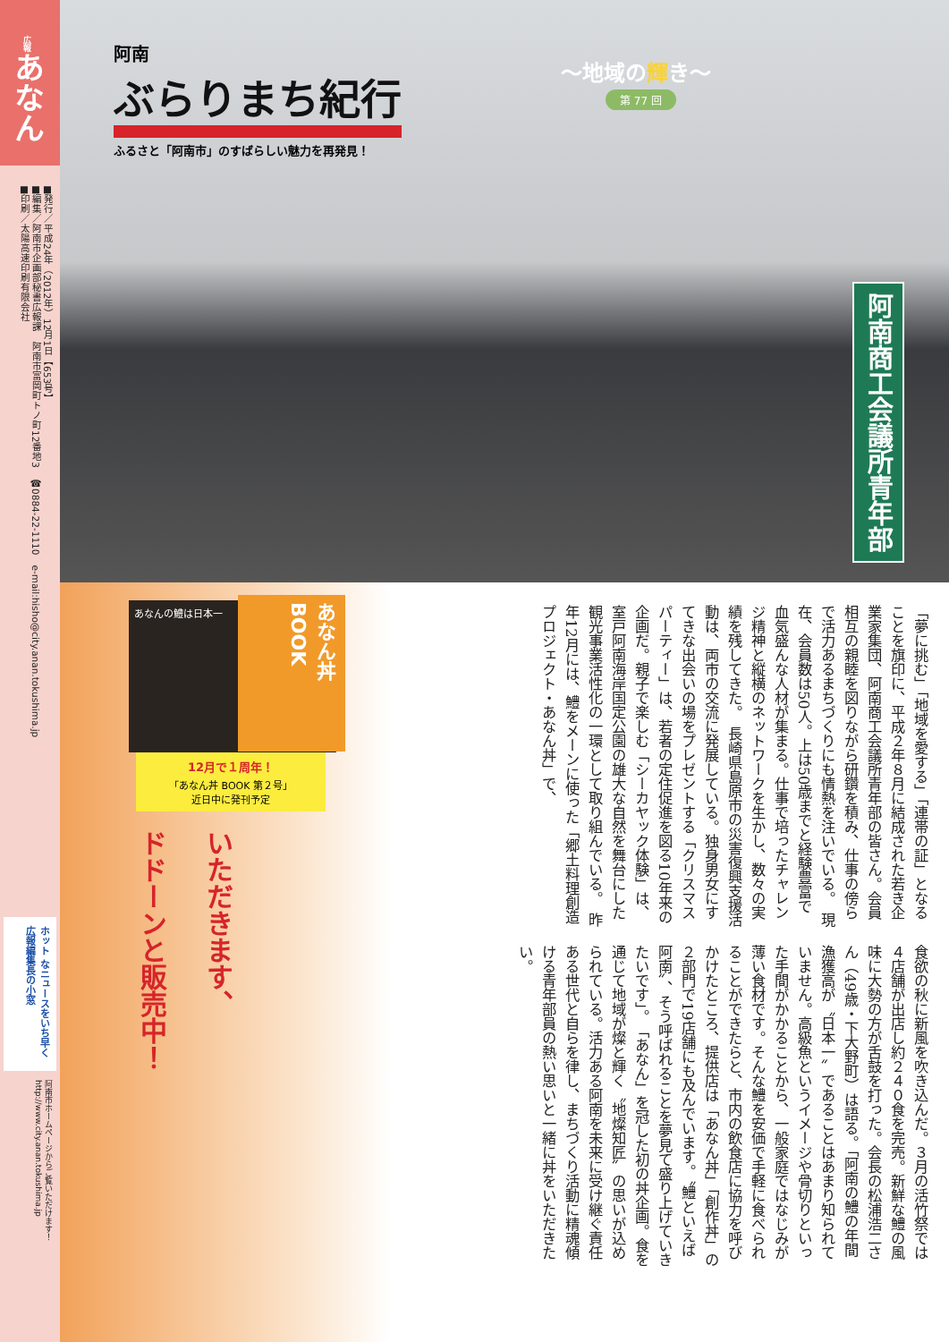広報あなん
■発行／平成24年（2012年）12月1日【653号】
■編集／阿南市企画部秘書広報課　阿南市富岡町トノ町12番地3　☎0884-22-1110　e-mail:hisho@city.anan.tokushima.jp
■印刷／太陽高速印刷有限会社
ホット なニュースをいち早く 広報編集長の小窓
阿南市ホームページからご覧いただけます！ http://www.city.anan.tokushima.jp
阿南
ぶらりまち紀行
ふるさと「阿南市」のすばらしい魅力を再発見！
〜地域の輝き〜
第 77 回
阿南商工会議所青年部
あなんの鱧は日本一
あなん丼BOOK
12月で１周年！
「あなん丼 BOOK 第２号」
近日中に発刊予定
ドドーンと販売中！
いただきます、
「夢に挑む」「地域を愛する」「連帯の証」となることを旗印に、平成２年８月に結成された若き企業家集団、阿南商工会議所青年部の皆さん。会員相互の親睦を図りながら研鑽を積み、仕事の傍らで活力あるまちづくりにも情熱を注いでいる。　現在、会員数は50人。上は50歳までと経験豊富で血気盛んな人材が集まる。仕事で培ったチャレンジ精神と縦横のネットワークを生かし、数々の実績を残してきた。　長崎県島原市の災害復興支援活動は、両市の交流に発展している。独身男女にすてきな出会いの場をプレゼントする「クリスマスパーティー」は、若者の定住促進を図る10年来の企画だ。親子で楽しむ「シーカヤック体験」は、室戸阿南海岸国定公園の雄大な自然を舞台にした観光事業活性化の一環として取り組んでいる。　昨年12月には、鱧をメーンに使った「郷土料理創造プロジェクト・あなん丼」で、
食欲の秋に新風を吹き込んだ。３月の活竹祭では４店舗が出店し約２４０食を完売。新鮮な鱧の風味に大勢の方が舌鼓を打った。会長の松浦浩二さん（49歳・下大野町）は語る。「阿南の鱧の年間漁獲高が〝日本一〟であることはあまり知られていません。高級魚というイメージや骨切りといった手間がかかることから、一般家庭ではなじみが薄い食材です。そんな鱧を安価で手軽に食べられることができたらと、市内の飲食店に協力を呼びかけたところ、提供店は「あなん丼」「創作丼」の２部門で19店舗にも及んでいます。〝鱧といえば阿南〟、そう呼ばれることを夢見て盛り上げていきたいです」。　「あなん」を冠した初の丼企画。食を通じて地域が燦と輝く〝地燦知匠〟の思いが込められている。活力ある阿南を未来に受け継ぐ責任ある世代と自らを律し、まちづくり活動に精魂傾ける青年部員の熱い思いと一緒に丼をいただきたい。